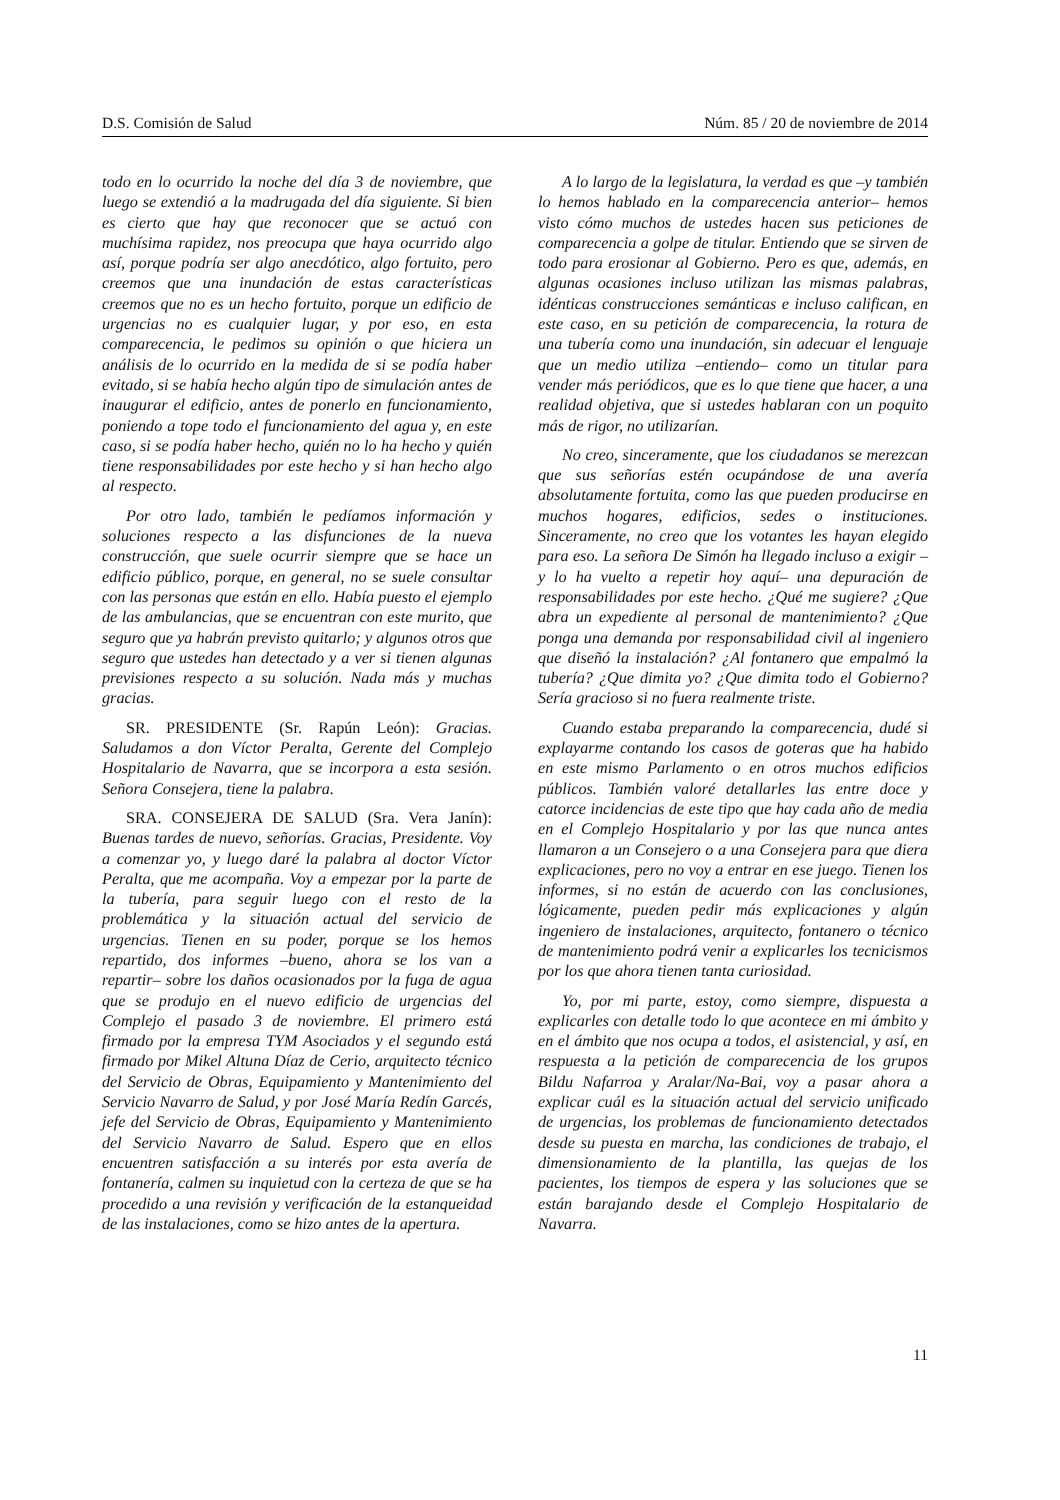D.S. Comisión de Salud Núm. 85 / 20 de noviembre de 2014
todo en lo ocurrido la noche del día 3 de noviembre, que luego se extendió a la madrugada del día siguiente. Si bien es cierto que hay que reconocer que se actuó con muchísima rapidez, nos preocupa que haya ocurrido algo así, porque podría ser algo anecdótico, algo fortuito, pero creemos que una inundación de estas características creemos que no es un hecho fortuito, porque un edificio de urgencias no es cualquier lugar, y por eso, en esta comparecencia, le pedimos su opinión o que hiciera un análisis de lo ocurrido en la medida de si se podía haber evitado, si se había hecho algún tipo de simulación antes de inaugurar el edificio, antes de ponerlo en funcionamiento, poniendo a tope todo el funcionamiento del agua y, en este caso, si se podía haber hecho, quién no lo ha hecho y quién tiene responsabilidades por este hecho y si han hecho algo al respecto.
Por otro lado, también le pedíamos información y soluciones respecto a las disfunciones de la nueva construcción, que suele ocurrir siempre que se hace un edificio público, porque, en general, no se suele consultar con las personas que están en ello. Había puesto el ejemplo de las ambulancias, que se encuentran con este murito, que seguro que ya habrán previsto quitarlo; y algunos otros que seguro que ustedes han detectado y a ver si tienen algunas previsiones respecto a su solución. Nada más y muchas gracias.
SR. PRESIDENTE (Sr. Rapún León): Gracias. Saludamos a don Víctor Peralta, Gerente del Complejo Hospitalario de Navarra, que se incorpora a esta sesión. Señora Consejera, tiene la palabra.
SRA. CONSEJERA DE SALUD (Sra. Vera Janín): Buenas tardes de nuevo, señorías. Gracias, Presidente. Voy a comenzar yo, y luego daré la palabra al doctor Víctor Peralta, que me acompaña. Voy a empezar por la parte de la tubería, para seguir luego con el resto de la problemática y la situación actual del servicio de urgencias. Tienen en su poder, porque se los hemos repartido, dos informes –bueno, ahora se los van a repartir– sobre los daños ocasionados por la fuga de agua que se produjo en el nuevo edificio de urgencias del Complejo el pasado 3 de noviembre. El primero está firmado por la empresa TYM Asociados y el segundo está firmado por Mikel Altuna Díaz de Cerio, arquitecto técnico del Servicio de Obras, Equipamiento y Mantenimiento del Servicio Navarro de Salud, y por José María Redín Garcés, jefe del Servicio de Obras, Equipamiento y Mantenimiento del Servicio Navarro de Salud. Espero que en ellos encuentren satisfacción a su interés por esta avería de fontanería, calmen su inquietud con la certeza de que se ha procedido a una revisión y verificación de la estanqueidad de las instalaciones, como se hizo antes de la apertura.
A lo largo de la legislatura, la verdad es que –y también lo hemos hablado en la comparecencia anterior– hemos visto cómo muchos de ustedes hacen sus peticiones de comparecencia a golpe de titular. Entiendo que se sirven de todo para erosionar al Gobierno. Pero es que, además, en algunas ocasiones incluso utilizan las mismas palabras, idénticas construcciones semánticas e incluso califican, en este caso, en su petición de comparecencia, la rotura de una tubería como una inundación, sin adecuar el lenguaje que un medio utiliza –entiendo– como un titular para vender más periódicos, que es lo que tiene que hacer, a una realidad objetiva, que si ustedes hablaran con un poquito más de rigor, no utilizarían.
No creo, sinceramente, que los ciudadanos se merezcan que sus señorías estén ocupándose de una avería absolutamente fortuita, como las que pueden producirse en muchos hogares, edificios, sedes o instituciones. Sinceramente, no creo que los votantes les hayan elegido para eso. La señora De Simón ha llegado incluso a exigir –y lo ha vuelto a repetir hoy aquí– una depuración de responsabilidades por este hecho. ¿Qué me sugiere? ¿Que abra un expediente al personal de mantenimiento? ¿Que ponga una demanda por responsabilidad civil al ingeniero que diseñó la instalación? ¿Al fontanero que empalmó la tubería? ¿Que dimita yo? ¿Que dimita todo el Gobierno? Sería gracioso si no fuera realmente triste.
Cuando estaba preparando la comparecencia, dudé si explayarme contando los casos de goteras que ha habido en este mismo Parlamento o en otros muchos edificios públicos. También valoré detallarles las entre doce y catorce incidencias de este tipo que hay cada año de media en el Complejo Hospitalario y por las que nunca antes llamaron a un Consejero o a una Consejera para que diera explicaciones, pero no voy a entrar en ese juego. Tienen los informes, si no están de acuerdo con las conclusiones, lógicamente, pueden pedir más explicaciones y algún ingeniero de instalaciones, arquitecto, fontanero o técnico de mantenimiento podrá venir a explicarles los tecnicismos por los que ahora tienen tanta curiosidad.
Yo, por mi parte, estoy, como siempre, dispuesta a explicarles con detalle todo lo que acontece en mi ámbito y en el ámbito que nos ocupa a todos, el asistencial, y así, en respuesta a la petición de comparecencia de los grupos Bildu Nafarroa y Aralar/Na-Bai, voy a pasar ahora a explicar cuál es la situación actual del servicio unificado de urgencias, los problemas de funcionamiento detectados desde su puesta en marcha, las condiciones de trabajo, el dimensionamiento de la plantilla, las quejas de los pacientes, los tiempos de espera y las soluciones que se están barajando desde el Complejo Hospitalario de Navarra.
11